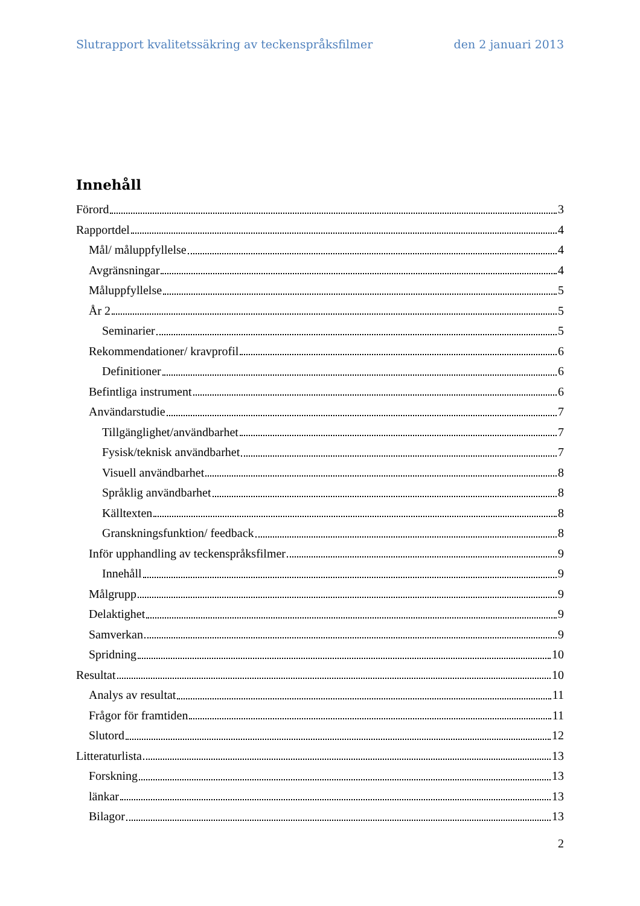Slutrapport kvalitetssäkring av teckenspråksfilmer den 2 januari 2013
Innehåll
Förord 3
Rapportdel 4
Mål/ måluppfyllelse 4
Avgränsningar 4
Måluppfyllelse 5
År 2 5
Seminarier 5
Rekommendationer/ kravprofil 6
Definitioner 6
Befintliga instrument 6
Användarstudie 7
Tillgänglighet/användbarhet 7
Fysisk/teknisk användbarhet 7
Visuell användbarhet 8
Språklig användbarhet 8
Källtexten 8
Granskningsfunktion/ feedback 8
Inför upphandling av teckenspråksfilmer 9
Innehåll 9
Målgrupp 9
Delaktighet 9
Samverkan 9
Spridning 10
Resultat 10
Analys av resultat 11
Frågor för framtiden 11
Slutord 12
Litteraturlista 13
Forskning 13
länkar 13
Bilagor 13
2